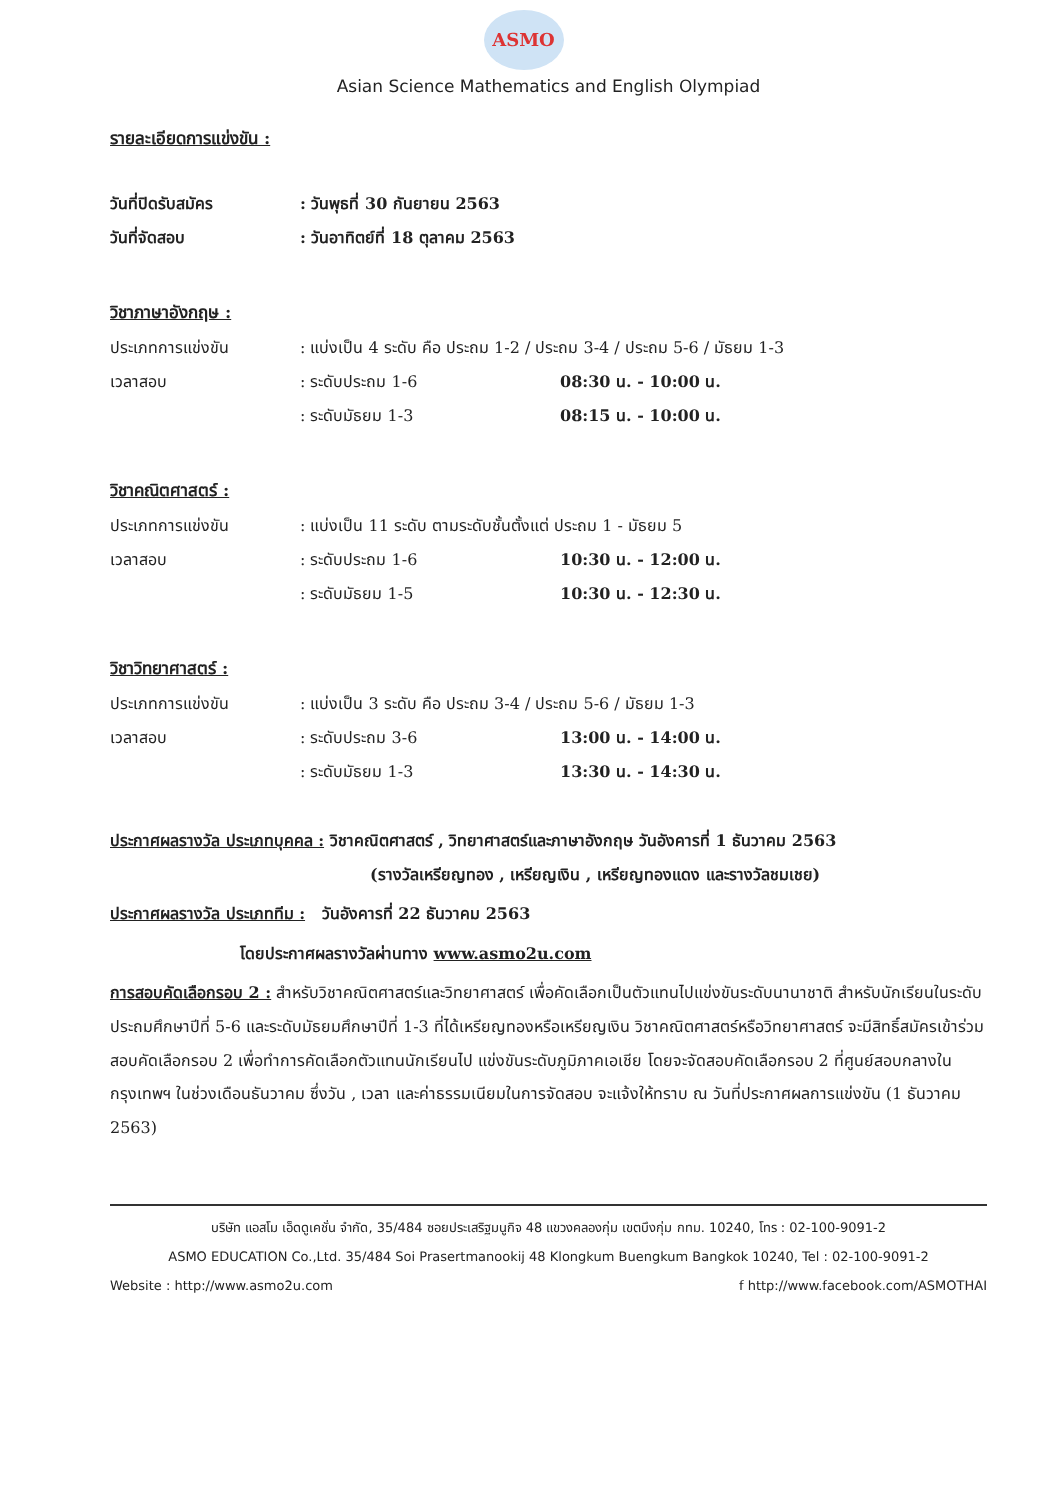ASMO
Asian Science Mathematics and English Olympiad
รายละเอียดการแข่งขัน :
วันที่ปิดรับสมัคร: วันพุธที่ 30 กันยายน 2563
วันที่จัดสอบ: วันอาทิตย์ที่ 18 ตุลาคม 2563
วิชาภาษาอังกฤษ :
ประเภทการแข่งขัน: แบ่งเป็น 4 ระดับ คือ ประถม 1-2 / ประถม 3-4 / ประถม 5-6 / มัธยม 1-3
เวลาสอบ: ระดับประถม 1-6 08:30 น. - 10:00 น.
: ระดับมัธยม 1-3 08:15 น. - 10:00 น.
วิชาคณิตศาสตร์ :
ประเภทการแข่งขัน: แบ่งเป็น 11 ระดับ ตามระดับชั้นตั้งแต่ ประถม 1 - มัธยม 5
เวลาสอบ: ระดับประถม 1-6 10:30 น. - 12:00 น.
: ระดับมัธยม 1-5 10:30 น. - 12:30 น.
วิชาวิทยาศาสตร์ :
ประเภทการแข่งขัน: แบ่งเป็น 3 ระดับ คือ ประถม 3-4 / ประถม 5-6 / มัธยม 1-3
เวลาสอบ: ระดับประถม 3-6 13:00 น. - 14:00 น.
: ระดับมัธยม 1-3 13:30 น. - 14:30 น.
ประกาศผลรางวัล ประเภทบุคคล : วิชาคณิตศาสตร์ , วิทยาศาสตร์และภาษาอังกฤษ วันอังคารที่ 1 ธันวาคม 2563
(รางวัลเหรียญทอง , เหรียญเงิน , เหรียญทองแดง และรางวัลชมเชย)
ประกาศผลรางวัล ประเภททีม : วันอังคารที่ 22 ธันวาคม 2563
โดยประกาศผลรางวัลผ่านทาง www.asmo2u.com
การสอบคัดเลือกรอบ 2 : สำหรับวิชาคณิตศาสตร์และวิทยาศาสตร์ เพื่อคัดเลือกเป็นตัวแทนไปแข่งขันระดับนานาชาติ สำหรับนักเรียนในระดับประถมศึกษาปีที่ 5-6 และระดับมัธยมศึกษาปีที่ 1-3 ที่ได้เหรียญทองหรือเหรียญเงิน วิชาคณิตศาสตร์หรือวิทยาศาสตร์ จะมีสิทธิ์สมัครเข้าร่วมสอบคัดเลือกรอบ 2 เพื่อทำการคัดเลือกตัวแทนนักเรียนไป แข่งขันระดับภูมิภาคเอเชีย โดยจะจัดสอบคัดเลือกรอบ 2 ที่ศูนย์สอบกลางในกรุงเทพฯ ในช่วงเดือนธันวาคม ซึ่งวัน , เวลา และค่าธรรมเนียมในการจัดสอบ จะแจ้งให้ทราบ ณ วันที่ประกาศผลการแข่งขัน (1 ธันวาคม 2563)
บริษัท แอสโม เอ็ดดูเคชั่น จำกัด, 35/484 ซอยประเสริฐมนูกิจ 48 แขวงคลองกุ่ม เขตบึงกุ่ม กทม. 10240, โทร : 02-100-9091-2
ASMO EDUCATION Co.,Ltd. 35/484 Soi Prasertmanookij 48 Klongkum Buengkum Bangkok 10240, Tel : 02-100-9091-2
Website : http://www.asmo2u.com f http://www.facebook.com/ASMOTHAI